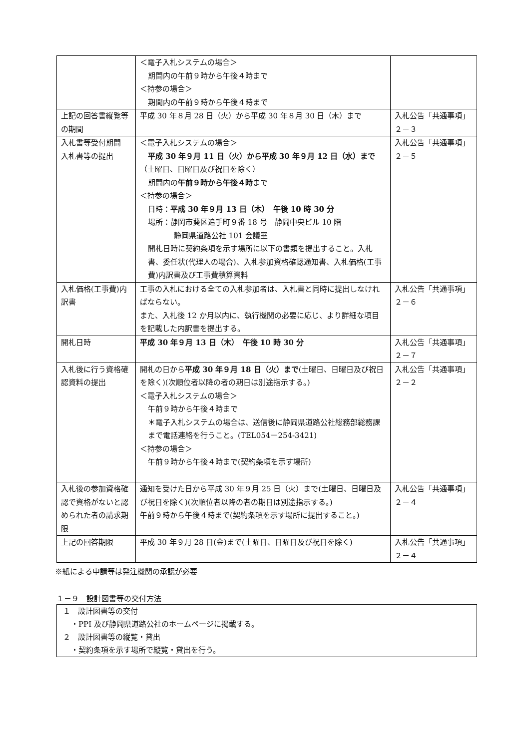| | ＜電子入札システムの場合＞ 期間内の午前９時から午後４時まで ＜持参の場合＞ 期間内の午前９時から午後４時まで | |
| 上記の回答書縦覧等の期間 | 平成 30 年８月 28 日（火）から平成 30 年８月 30 日（木）まで | 入札公告「共通事項」２－３ |
| 入札書等受付期間 入札書等の提出 | ＜電子入札システムの場合＞ 平成 30 年９月 11 日（火）から平成 30 年９月 12 日（水）まで （土曜日、日曜日及び祝日を除く） 期間内の 午前９時から午後４時 まで ＜持参の場合＞ 日時： 平成 30 年９月 13 日（木） 午後 10 時 30 分 場所：静岡市葵区追手町９番 18 号 静岡中央ビル 10 階 静岡県道路公社 101 会議室 開札日時に契約条項を示す場所に以下の書類を提出すること。入札書、委任状(代理人の場合)、入札参加資格確認通知書、入札価格(工事費)内訳書及び工事費積算資料 | 入札公告「共通事項」２－５ |
| 入札価格(工事費)内訳書 | 工事の入札における全ての入札参加者は、入札書と同時に提出しなければならない。 また、入札後 12 か月以内に、執行機関の必要に応じ、より詳細な項目を記載した内訳書を提出する。 | 入札公告「共通事項」２－６ |
| 開札日時 | 平成 30 年９月 13 日（木） 午後 10 時 30 分 | 入札公告「共通事項」２－７ |
| 入札後に行う資格確認資料の提出 | 開札の日から 平成 30 年９月 18 日（火）まで (土曜日、日曜日及び祝日を除く)(次順位者以降の者の期日は別途指示する。) ＜電子入札システムの場合＞ 午前９時から午後４時まで ＊電子入札システムの場合は、送信後に静岡県道路公社総務部総務課まで電話連絡を行うこと。(TEL054－254-3421) ＜持参の場合＞ 午前９時から午後４時まで(契約条項を示す場所) | 入札公告「共通事項」２－２ |
| 入札後の参加資格確認で資格がないと認められた者の請求期限 | 通知を受けた日から平成 30 年９月 25 日（火）まで(土曜日、日曜日及び祝日を除く)(次順位者以降の者の期日は別途指示する。) 午前９時から午後４時まで(契約条項を示す場所に提出すること。) | 入札公告「共通事項」２－４ |
| 上記の回答期限 | 平成 30 年９月 28 日(金)まで(土曜日、日曜日及び祝日を除く) | 入札公告「共通事項」２－４ |
※紙による申請等は発注機関の承認が必要
１－９　設計図書等の交付方法
１　設計図書等の交付
・PPI 及び静岡県道路公社のホームページに掲載する。
２　設計図書等の縦覧・貸出
・契約条項を示す場所で縦覧・貸出を行う。